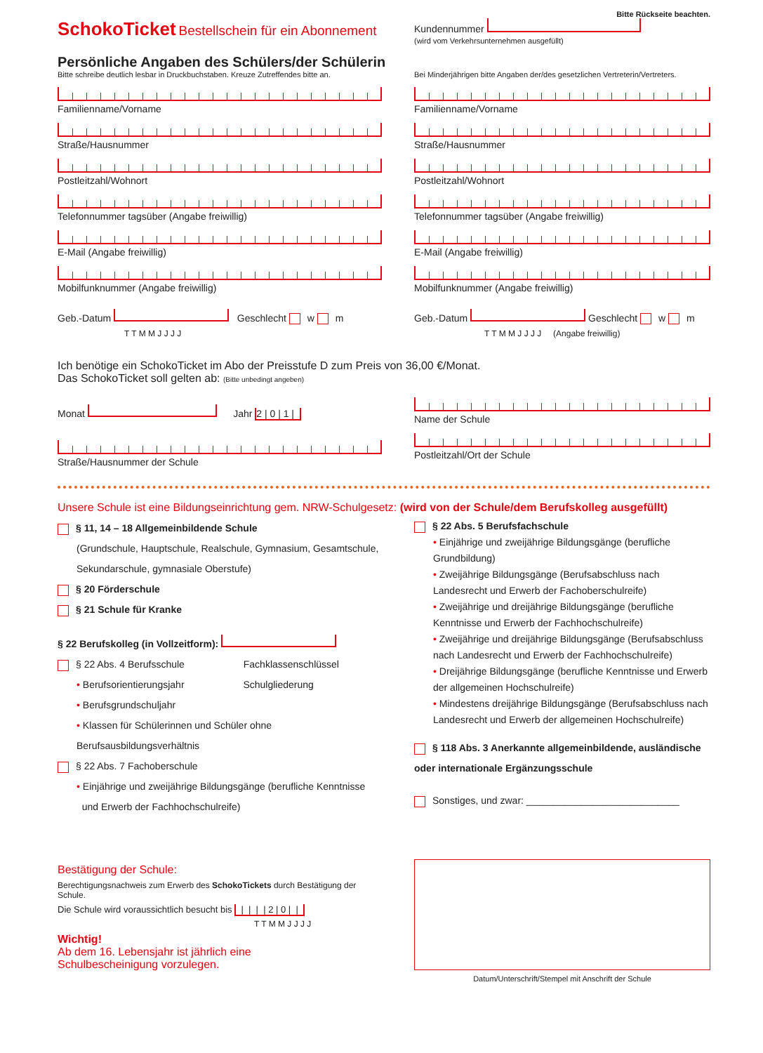Bitte Rückseite beachten.
SchokoTicket Bestellschein für ein Abonnement
Kundennummer
(wird vom Verkehrsunternehmen ausgefüllt)
Persönliche Angaben des Schülers/der Schülerin
Bitte schreibe deutlich lesbar in Druckbuchstaben. Kreuze Zutreffendes bitte an.
Bei Minderjährigen bitte Angaben der/des gesetzlichen Vertreterin/Vertreters.
Familienname/Vorname
Straße/Hausnummer
Postleitzahl/Wohnort
Telefonnummer tagsüber (Angabe freiwillig)
E-Mail (Angabe freiwillig)
Mobilfunknummer (Angabe freiwillig)
Geb.-Datum Geschlecht w m
T T M M J J J J
Familienname/Vorname
Straße/Hausnummer
Postleitzahl/Wohnort
Telefonnummer tagsüber (Angabe freiwillig)
E-Mail (Angabe freiwillig)
Mobilfunknummer (Angabe freiwillig)
Geb.-Datum Geschlecht w m
T T M M J J J J (Angabe freiwillig)
Ich benötige ein SchokoTicket im Abo der Preisstufe D zum Preis von 36,00 €/Monat.
Das SchokoTicket soll gelten ab: (Bitte unbedingt angeben)
Monat Jahr 2 | 0 | 1 |
Straße/Hausnummer der Schule
Name der Schule
Postleitzahl/Ort der Schule
Unsere Schule ist eine Bildungseinrichtung gem. NRW-Schulgesetz: (wird von der Schule/dem Berufskolleg ausgefüllt)
§ 11, 14 – 18 Allgemeinbildende Schule
(Grundschule, Hauptschule, Realschule, Gymnasium, Gesamtschule,
Sekundarschule, gymnasiale Oberstufe)
§ 20 Förderschule
§ 21 Schule für Kranke
§ 22 Berufskolleg (in Vollzeitform):
§ 22 Abs. 4 Berufsschule Fachklassenschlüssel
• Berufsorientierungsjahr Schulgliederung
• Berufsgrundschuljahr
• Klassen für Schülerinnen und Schüler ohne Berufsausbildungsverhältnis
§ 22 Abs. 7 Fachoberschule
• Einjährige und zweijährige Bildungsgänge (berufliche Kenntnisse
und Erwerb der Fachhochschulreife)
§ 22 Abs. 5 Berufsfachschule
• Einjährige und zweijährige Bildungsgänge (berufliche Grundbildung)
• Zweijährige Bildungsgänge (Berufsabschluss nach Landesrecht und Erwerb der Fachoberschulreife)
• Zweijährige und dreijährige Bildungsgänge (berufliche Kenntnisse und Erwerb der Fachhochschulreife)
• Zweijährige und dreijährige Bildungsgänge (Berufsabschluss nach Landesrecht und Erwerb der Fachhochschulreife)
• Dreijährige Bildungsgänge (berufliche Kenntnisse und Erwerb der allgemeinen Hochschulreife)
• Mindestens dreijährige Bildungsgänge (Berufsabschluss nach Landesrecht und Erwerb der allgemeinen Hochschulreife)
§ 118 Abs. 3 Anerkannte allgemeinbildende, ausländische oder internationale Ergänzungsschule
Sonstiges, und zwar: ____________________________
Bestätigung der Schule:
Berechtigungsnachweis zum Erwerb des SchokoTickets durch Bestätigung der Schule.
Die Schule wird voraussichtlich besucht bis | | | | 2 | 0 | |
T T M M J J J J
Wichtig!
Ab dem 16. Lebensjahr ist jährlich eine
Schulbescheinigung vorzulegen.
Datum/Unterschrift/Stempel mit Anschrift der Schule